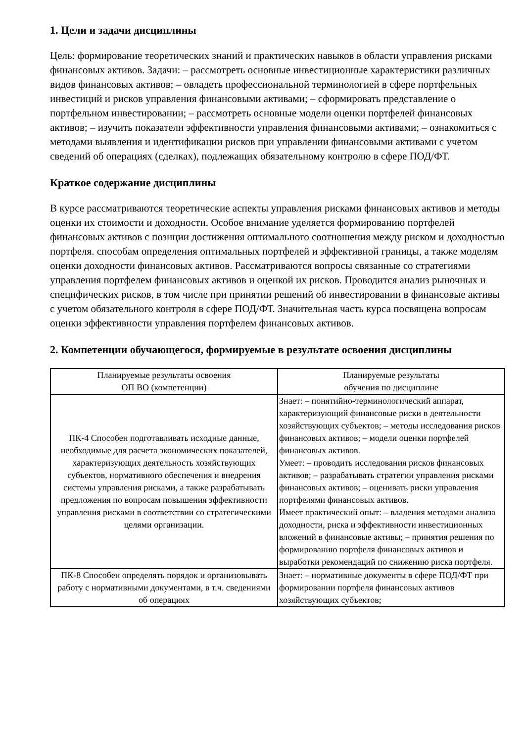1. Цели и задачи дисциплины
Цель: формирование теоретических знаний и практических навыков в области управления рисками финансовых активов. Задачи: – рассмотреть основные инвестиционные характеристики различных видов финансовых активов; – овладеть профессиональной терминологией в сфере портфельных инвестиций и рисков управления финансовыми активами; – сформировать представление о портфельном инвестировании; – рассмотреть основные модели оценки портфелей финансовых активов; – изучить показатели эффективности управления финансовыми активами; – ознакомиться с методами выявления и идентификации рисков при управлении финансовыми активами с учетом сведений об операциях (сделках), подлежащих обязательному контролю в сфере ПОД/ФТ.
Краткое содержание дисциплины
В курсе рассматриваются теоретические аспекты управления рисками финансовых активов и методы оценки их стоимости и доходности. Особое внимание уделяется формированию портфелей финансовых активов с позиции достижения оптимального соотношения между риском и доходностью портфеля. способам определения оптимальных портфелей и эффективной границы, а также моделям оценки доходности финансовых активов. Рассматриваются вопросы связанные со стратегиями управления портфелем финансовых активов и оценкой их рисков. Проводится анализ рыночных и специфических рисков, в том числе при принятии решений об инвестировании в финансовые активы с учетом обязательного контроля в сфере ПОД/ФТ. Значительная часть курса посвящена вопросам оценки эффективности управления портфелем финансовых активов.
2. Компетенции обучающегося, формируемые в результате освоения дисциплины
| Планируемые результаты освоения ОП ВО (компетенции) | Планируемые результаты обучения по дисциплине |
| --- | --- |
| ПК-4 Способен подготавливать исходные данные, необходимые для расчета экономических показателей, характеризующих деятельность хозяйствующих субъектов, нормативного обеспечения и внедрения системы управления рисками, а также разрабатывать предложения по вопросам повышения эффективности управления рисками в соответствии со стратегическими целями организации. | Знает: – понятийно-терминологический аппарат, характеризующий финансовые риски в деятельности хозяйствующих субъектов; – методы исследования рисков финансовых активов; – модели оценки портфелей финансовых активов. Умеет: – проводить исследования рисков финансовых активов; – разрабатывать стратегии управления рисками финансовых активов; – оценивать риски управления портфелями финансовых активов. Имеет практический опыт: – владения методами анализа доходности, риска и эффективности инвестиционных вложений в финансовые активы; – принятия решения по формированию портфеля финансовых активов и выработки рекомендаций по снижению риска портфеля. |
| ПК-8 Способен определять порядок и организовывать работу с нормативными документами, в т.ч. сведениями об операциях | Знает: – нормативные документы в сфере ПОД/ФТ при формировании портфеля финансовых активов хозяйствующих субъектов; |